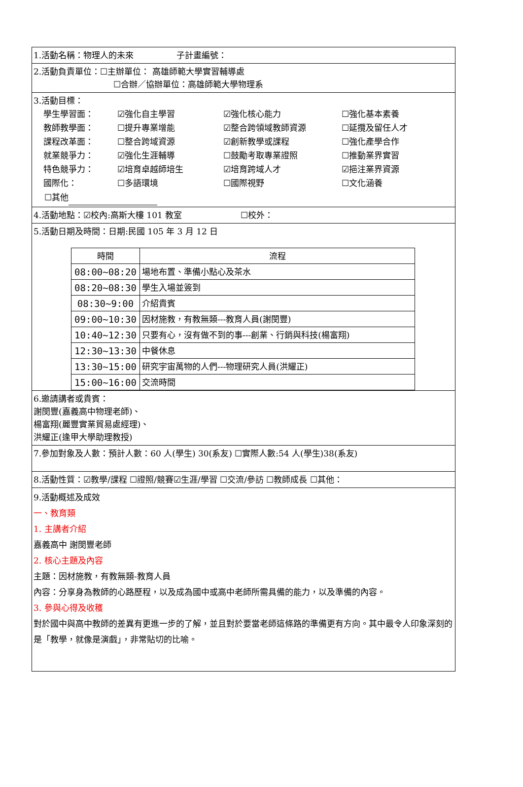1.活動名稱：物理人的未來 子計畫編號：
2.活動負責單位：☐主辦單位： 高雄師範大學實習輔導處
☐合辦／協辦單位：高雄師範大學物理系
3.活動目標：
學生學習面：
☑強化自主學習
☑強化核心能力
☐強化基本素養
教師教學面：
☐提升專業增能
☑整合跨領域教師資源
☐延攬及留任人才
課程改革面：
☐整合跨域資源
☑創新教學或課程
☐強化產學合作
就業競爭力：
☑強化生涯輔導
☐鼓勵考取專業證照
☐推動業界實習
特色競爭力：
☑培育卓越師培生
☑培育跨域人才
☑挹注業界資源
國際化：
☐多語環境
☐國際視野
☐文化涵養
☐其他
4.活動地點：☑校內:高斯大樓 101 教室 ☐校外：
5.活動日期及時間：日期:民國 105 年 3 月 12 日
| 時間 | 流程 |
| --- | --- |
| 08:00~08:20 | 場地布置、準備小點心及茶水 |
| 08:20~08:30 | 學生入場並簽到 |
| 08:30~9:00 | 介紹貴賓 |
| 09:00~10:30 | 因材施教，有教無類---教育人員(謝閔豐) |
| 10:40~12:30 | 只要有心，沒有做不到的事---創業、行銷與科技(楊富翔) |
| 12:30~13:30 | 中餐休息 |
| 13:30~15:00 | 研究宇宙萬物的人們---物理研究人員(洪耀正) |
| 15:00~16:00 | 交流時間 |
6.邀請講者或貴賓：
謝閔豐(嘉義高中物理老師)、
楊富翔(麗豐實業貿易處經理)、
洪耀正(逢甲大學助理教授)
7.參加對象及人數：預計人數：60 人(學生) 30(系友) ☐實際人數:54 人(學生)38(系友)
8.活動性質：☑教學/課程 ☐證照/競賽☑生涯/學習 ☐交流/參訪 ☐教師成長 ☐其他：
9.活動概述及成效
一、教育類
1. 主講者介紹
嘉義高中 謝閔豐老師
2. 核心主題及內容
主題：因材施教，有教無類-教育人員
內容：分享身為教師的心路歷程，以及成為國中或高中老師所需具備的能力，以及準備的內容。
3. 參與心得及收穫
對於國中與高中教師的差異有更進一步的了解，並且對於要當老師這條路的準備更有方向。其中最令人印象深刻的是「教學，就像是演戲」，非常貼切的比喻。